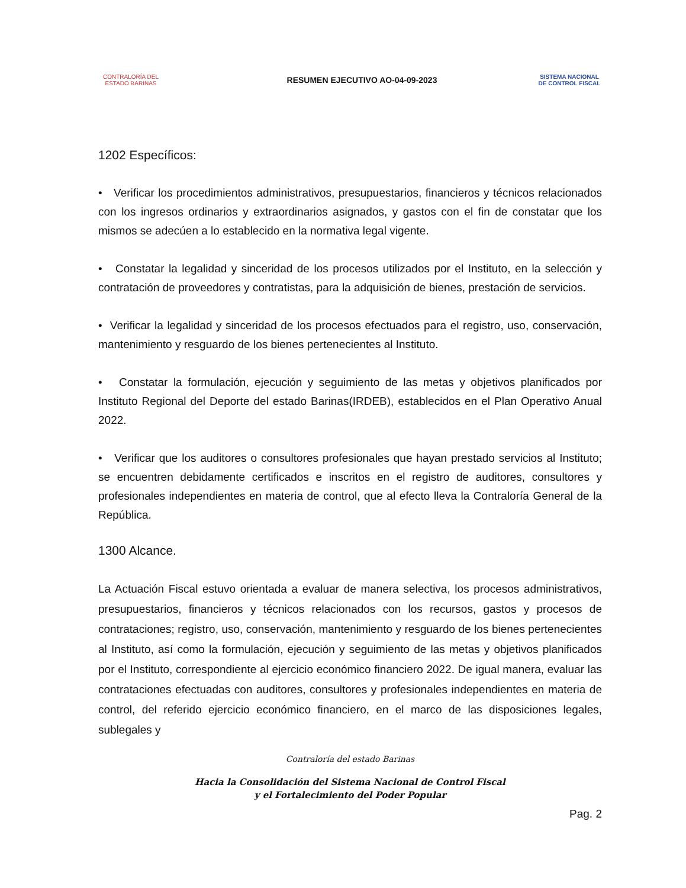CONTRALORÍA DEL ESTADO BARINAS
RESUMEN EJECUTIVO AO-04-09-2023
SISTEMA NACIONAL DE CONTROL FISCAL
1202 Específicos:
• Verificar los procedimientos administrativos, presupuestarios, financieros y técnicos relacionados con los ingresos ordinarios y extraordinarios asignados, y gastos con el fin de constatar que los mismos se adecúen a lo establecido en la normativa legal vigente.
• Constatar la legalidad y sinceridad de los procesos utilizados por el Instituto, en la selección y contratación de proveedores y contratistas, para la adquisición de bienes, prestación de servicios.
• Verificar la legalidad y sinceridad de los procesos efectuados para el registro, uso, conservación, mantenimiento y resguardo de los bienes pertenecientes al Instituto.
• Constatar la formulación, ejecución y seguimiento de las metas y objetivos planificados por Instituto Regional del Deporte del estado Barinas(IRDEB), establecidos en el Plan Operativo Anual 2022.
• Verificar que los auditores o consultores profesionales que hayan prestado servicios al Instituto; se encuentren debidamente certificados e inscritos en el registro de auditores, consultores y profesionales independientes en materia de control, que al efecto lleva la Contraloría General de la República.
1300 Alcance.
La Actuación Fiscal estuvo orientada a evaluar de manera selectiva, los procesos administrativos, presupuestarios, financieros y técnicos relacionados con los recursos, gastos y procesos de contrataciones; registro, uso, conservación, mantenimiento y resguardo de los bienes pertenecientes al Instituto, así como la formulación, ejecución y seguimiento de las metas y objetivos planificados por el Instituto, correspondiente al ejercicio económico financiero 2022. De igual manera, evaluar las contrataciones efectuadas con auditores, consultores y profesionales independientes en materia de control, del referido ejercicio económico financiero, en el marco de las disposiciones legales, sublegales y
Contraloría del estado Barinas
Hacia la Consolidación del Sistema Nacional de Control Fiscal
y el Fortalecimiento del Poder Popular
Pag. 2